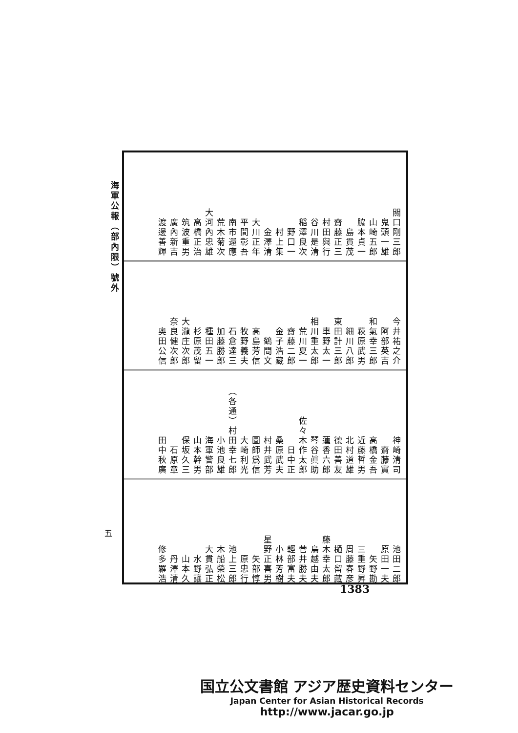海軍公報（部內限）號外
五
關口剛三郎 鬼頭一雄 山崎五郎 脇本貞一 島貫茂 齋藤正三 村田與行 谷川是清 稲澤良次 野口一 村上集 金澤清 大川正年 平間彰吾 南市還應 荒木菊次 大河內忠雄 高橋正治 筑波重男 廣內新吉 渡邊善輝
今井祐之介 阿部英吉 和氣幸三郎 萩原武男 細川八郎 東田計三郎 車野太一 相川重太郎 荒川夏一 齋藤二郎 金子浩藏 鶴間文 高島芳信 牧野義夫 石倉達三 加藤勝郎 種田五一 杉原茂留 大瀧庄次郎 奈良健次郎 奥田公信
神崎清司 齋藤實 高橋金吾 近藤哲男 北村道雄 德田善友 蓮香六郎 琴谷眞助 佐々木作太郎 日中正 桑原武夫 村井武芳 圖師爲信 大崎利光 （各通）村田幸七郎 小池良雄 海軍警部 山本幹男 保坂久三 石原章 田中秋廣
池田二郎 原田一夫 矢野勘 三重野昇 周藤春彦 樋口留藏 藤木幸太郎 鳥越由夫 菅井勝夫 輕部富夫 小林芳樹 星野正喜男 矢部惇 原忠行 池上三郎 木船榮松 大貫弘正 水野讓 山本久 丹澤清 修多羅浩
1383
国立公文書館 アジア歴史資料センター
Japan Center for Asian Historical Records
http://www.jacar.go.jp